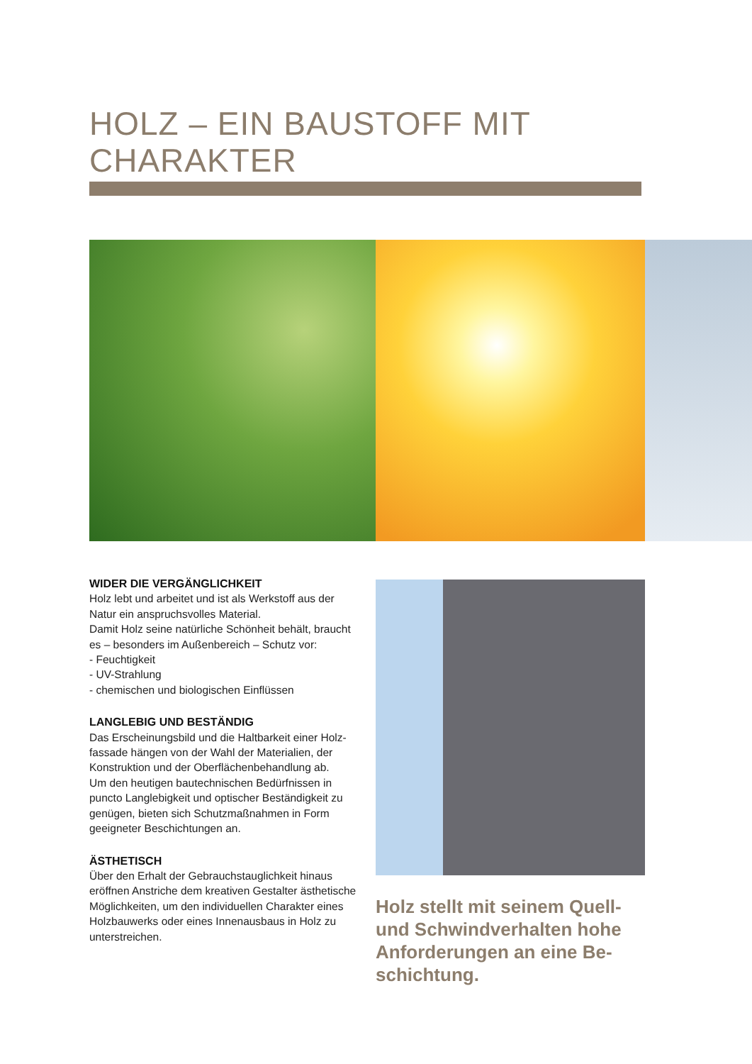HOLZ – EIN BAUSTOFF MIT
CHARAKTER
WIDER DIE VERGÄNGLICHKEIT
Holz lebt und arbeitet und ist als Werkstoff aus der Natur ein anspruchsvolles Material.
Damit Holz seine natürliche Schönheit behält, braucht es – besonders im Außenbereich – Schutz vor:
- Feuchtigkeit
- UV-Strahlung
- chemischen und biologischen Einflüssen
LANGLEBIG UND BESTÄNDIG
Das Erscheinungsbild und die Haltbarkeit einer Holz-fassade hängen von der Wahl der Materialien, der Konstruktion und der Oberflächenbehandlung ab.
Um den heutigen bautechnischen Bedürfnissen in puncto Langlebigkeit und optischer Beständigkeit zu genügen, bieten sich Schutzmaßnahmen in Form geeigneter Beschichtungen an.
ÄSTHETISCH
Über den Erhalt der Gebrauchstauglichkeit hinaus eröffnen Anstriche dem kreativen Gestalter ästhetische Möglichkeiten, um den individuellen Charakter eines Holzbauwerks oder eines Innenausbaus in Holz zu unterstreichen.
Holz stellt mit seinem Quell- und Schwindverhalten hohe Anforderungen an eine Be-schichtung.